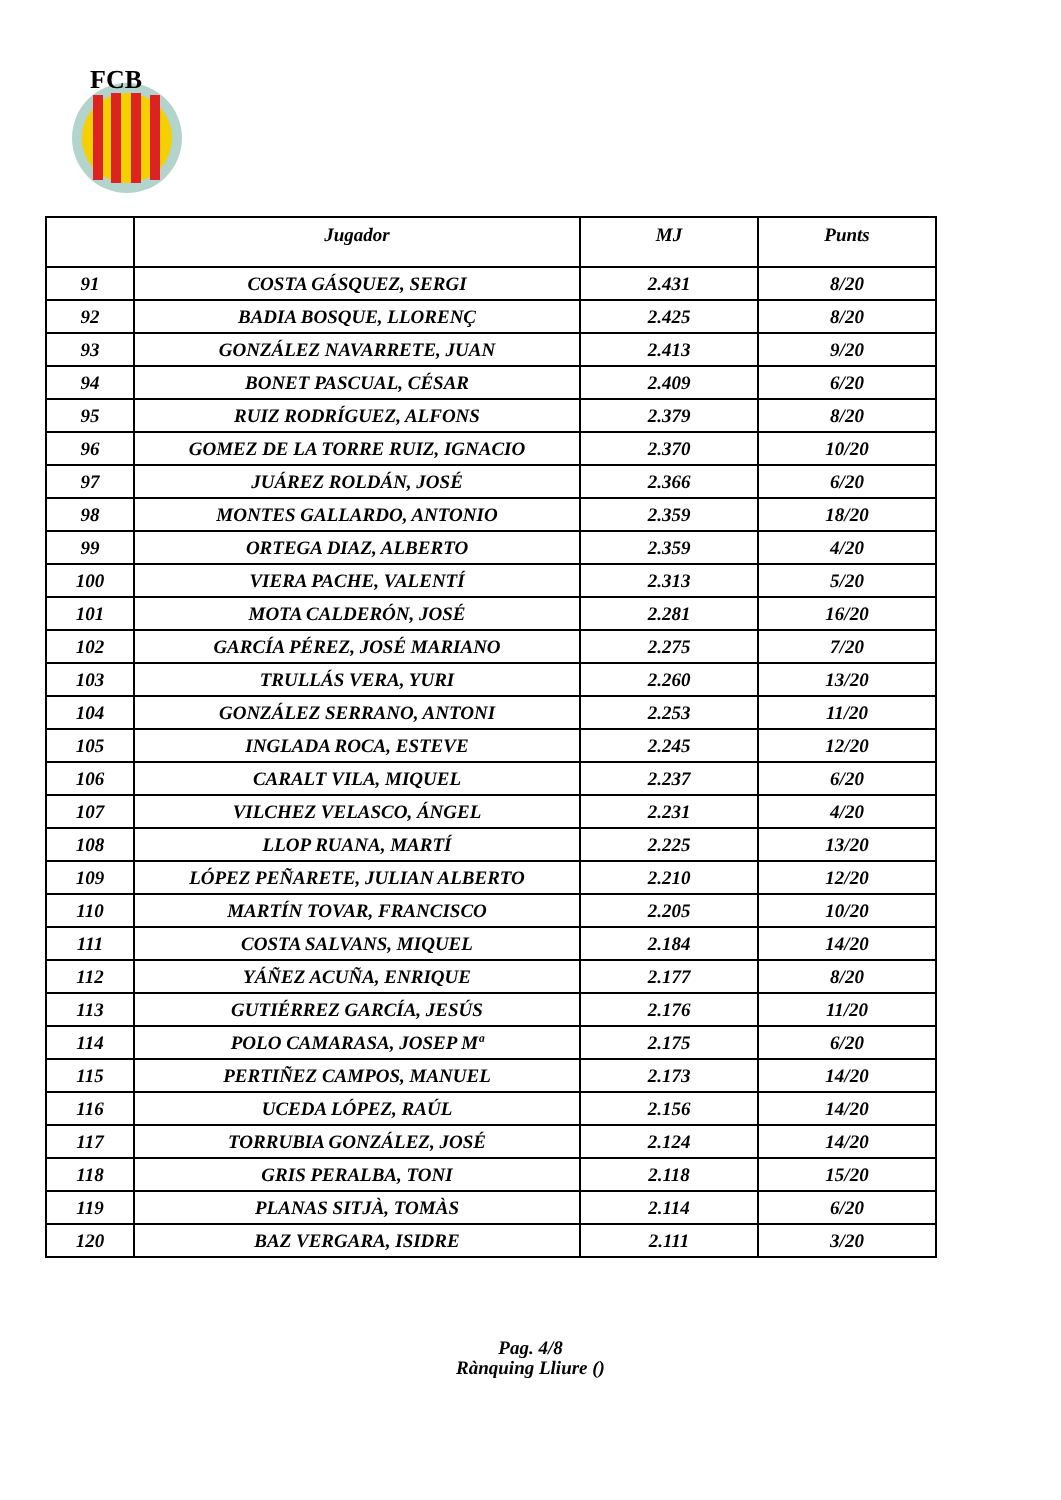FCB
| | Jugador | MJ | Punts |
| --- | --- | --- | --- |
| 91 | COSTA GÁSQUEZ, SERGI | 2.431 | 8/20 |
| 92 | BADIA BOSQUE, LLORENÇ | 2.425 | 8/20 |
| 93 | GONZÁLEZ NAVARRETE, JUAN | 2.413 | 9/20 |
| 94 | BONET PASCUAL, CÉSAR | 2.409 | 6/20 |
| 95 | RUIZ RODRÍGUEZ, ALFONS | 2.379 | 8/20 |
| 96 | GOMEZ DE LA TORRE RUIZ, IGNACIO | 2.370 | 10/20 |
| 97 | JUÁREZ ROLDÁN, JOSÉ | 2.366 | 6/20 |
| 98 | MONTES GALLARDO, ANTONIO | 2.359 | 18/20 |
| 99 | ORTEGA DIAZ, ALBERTO | 2.359 | 4/20 |
| 100 | VIERA PACHE, VALENTÍ | 2.313 | 5/20 |
| 101 | MOTA CALDERÓN, JOSÉ | 2.281 | 16/20 |
| 102 | GARCÍA PÉREZ, JOSÉ MARIANO | 2.275 | 7/20 |
| 103 | TRULLÁS VERA, YURI | 2.260 | 13/20 |
| 104 | GONZÁLEZ SERRANO, ANTONI | 2.253 | 11/20 |
| 105 | INGLADA ROCA, ESTEVE | 2.245 | 12/20 |
| 106 | CARALT VILA, MIQUEL | 2.237 | 6/20 |
| 107 | VILCHEZ VELASCO, ÁNGEL | 2.231 | 4/20 |
| 108 | LLOP RUANA, MARTÍ | 2.225 | 13/20 |
| 109 | LÓPEZ PEÑARETE, JULIAN ALBERTO | 2.210 | 12/20 |
| 110 | MARTÍN TOVAR, FRANCISCO | 2.205 | 10/20 |
| 111 | COSTA SALVANS, MIQUEL | 2.184 | 14/20 |
| 112 | YÁÑEZ ACUÑA, ENRIQUE | 2.177 | 8/20 |
| 113 | GUTIÉRREZ GARCÍA, JESÚS | 2.176 | 11/20 |
| 114 | POLO CAMARASA, JOSEP Mª | 2.175 | 6/20 |
| 115 | PERTIÑEZ CAMPOS, MANUEL | 2.173 | 14/20 |
| 116 | UCEDA LÓPEZ, RAÚL | 2.156 | 14/20 |
| 117 | TORRUBIA GONZÁLEZ, JOSÉ | 2.124 | 14/20 |
| 118 | GRIS PERALBA, TONI | 2.118 | 15/20 |
| 119 | PLANAS SITJÀ, TOMÀS | 2.114 | 6/20 |
| 120 | BAZ VERGARA, ISIDRE | 2.111 | 3/20 |
Pag. 4/8
Rànquing Lliure ()